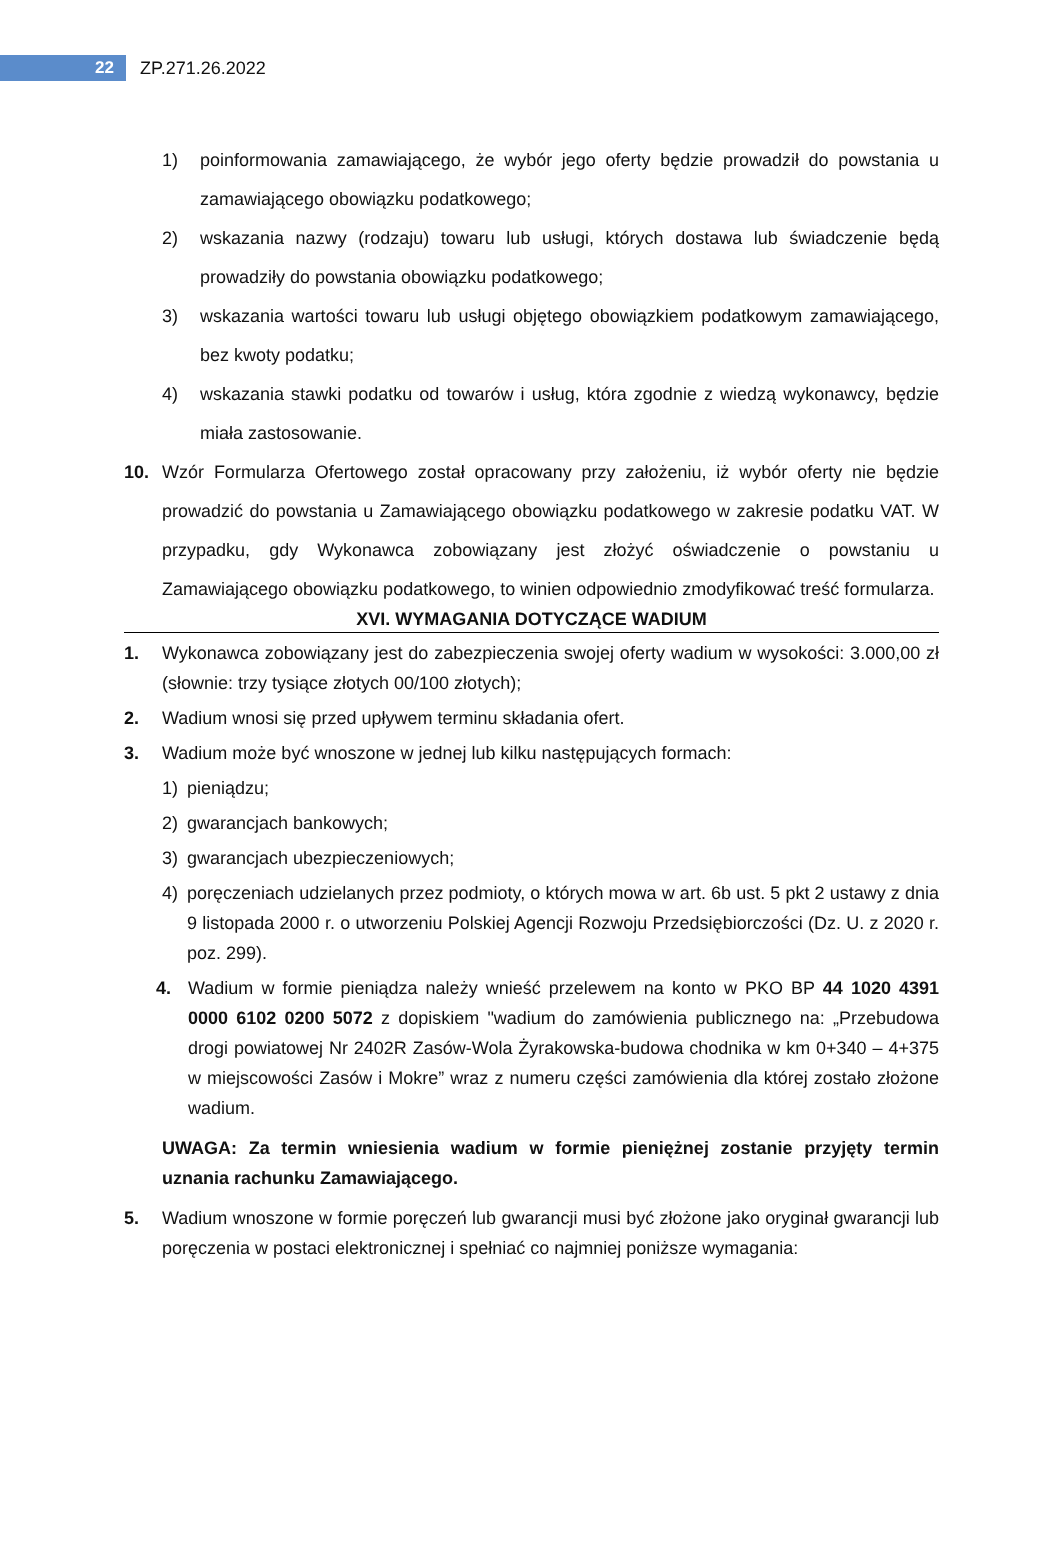22
ZP.271.26.2022
1) poinformowania zamawiającego, że wybór jego oferty będzie prowadził do powstania u zamawiającego obowiązku podatkowego;
2) wskazania nazwy (rodzaju) towaru lub usługi, których dostawa lub świadczenie będą prowadziły do powstania obowiązku podatkowego;
3) wskazania wartości towaru lub usługi objętego obowiązkiem podatkowym zamawiającego, bez kwoty podatku;
4) wskazania stawki podatku od towarów i usług, która zgodnie z wiedzą wykonawcy, będzie miała zastosowanie.
10. Wzór Formularza Ofertowego został opracowany przy założeniu, iż wybór oferty nie będzie prowadzić do powstania u Zamawiającego obowiązku podatkowego w zakresie podatku VAT. W przypadku, gdy Wykonawca zobowiązany jest złożyć oświadczenie o powstaniu u Zamawiającego obowiązku podatkowego, to winien odpowiednio zmodyfikować treść formularza.
XVI. WYMAGANIA DOTYCZĄCE WADIUM
1. Wykonawca zobowiązany jest do zabezpieczenia swojej oferty wadium w wysokości: 3.000,00 zł (słownie: trzy tysiące złotych 00/100 złotych);
2. Wadium wnosi się przed upływem terminu składania ofert.
3. Wadium może być wnoszone w jednej lub kilku następujących formach:
1) pieniądzu;
2) gwarancjach bankowych;
3) gwarancjach ubezpieczeniowych;
4) poręczeniach udzielanych przez podmioty, o których mowa w art. 6b ust. 5 pkt 2 ustawy z dnia 9 listopada 2000 r. o utworzeniu Polskiej Agencji Rozwoju Przedsiębiorczości (Dz. U. z 2020 r. poz. 299).
4. Wadium w formie pieniądza należy wnieść przelewem na konto w PKO BP 44 1020 4391 0000 6102 0200 5072 z dopiskiem "wadium do zamówienia publicznego na: „Przebudowa drogi powiatowej Nr 2402R Zasów-Wola Żyrakowska-budowa chodnika w km 0+340 – 4+375 w miejscowości Zasów i Mokre” wraz z numeru części zamówienia dla której zostało złożone wadium.
UWAGA: Za termin wniesienia wadium w formie pieniężnej zostanie przyjęty termin uznania rachunku Zamawiającego.
5. Wadium wnoszone w formie poręczeń lub gwarancji musi być złożone jako oryginał gwarancji lub poręczenia w postaci elektronicznej i spełniać co najmniej poniższe wymagania: